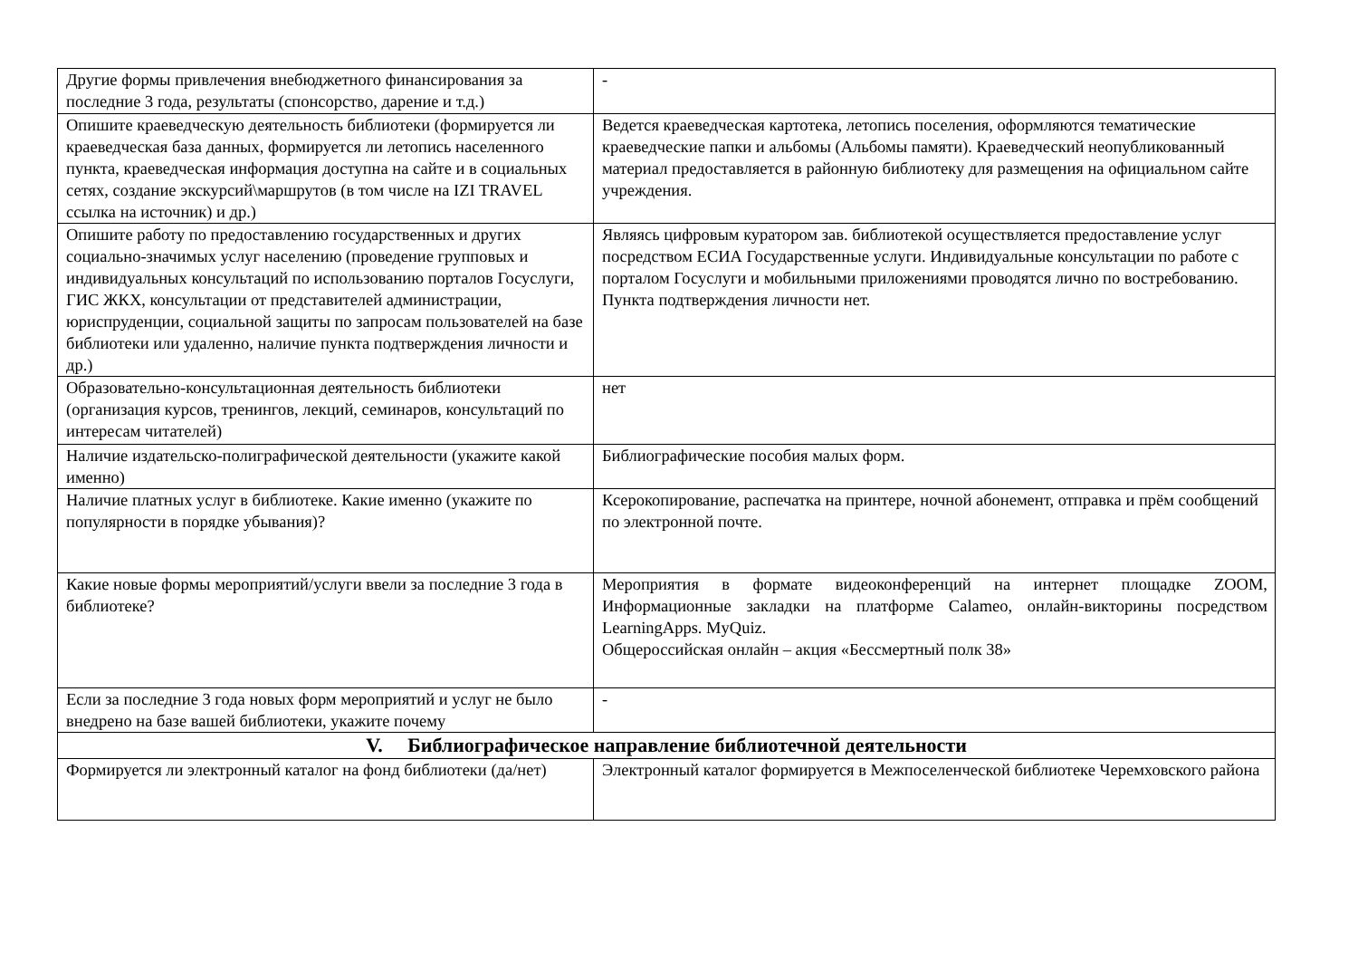| Другие формы привлечения внебюджетного финансирования за последние 3 года, результаты (спонсорство, дарение и т.д.) | - |
| Опишите краеведческую деятельность библиотеки (формируется ли краеведческая база данных, формируется ли летопись населенного пункта, краеведческая информация доступна на сайте и в социальных сетях, создание экскурсий\маршрутов (в том числе на IZI TRAVEL ссылка на источник) и др.) | Ведется краеведческая картотека, летопись поселения, оформляются тематические краеведческие папки и альбомы (Альбомы памяти). Краеведческий неопубликованный материал предоставляется в районную библиотеку для размещения на официальном сайте учреждения. |
| Опишите работу по предоставлению государственных и других социально-значимых услуг населению (проведение групповых и индивидуальных консультаций по использованию порталов Госуслуги, ГИС ЖКХ, консультации от представителей администрации, юриспруденции, социальной защиты по запросам пользователей на базе библиотеки или удаленно, наличие пункта подтверждения личности и др.) | Являясь цифровым куратором зав. библиотекой осуществляется предоставление услуг посредством ЕСИА Государственные услуги. Индивидуальные консультации по работе с порталом Госуслуги и мобильными приложениями проводятся лично по востребованию. Пункта подтверждения личности нет. |
| Образовательно-консультационная деятельность библиотеки (организация курсов, тренингов, лекций, семинаров, консультаций по интересам читателей) | нет |
| Наличие издательско-полиграфической деятельности (укажите какой именно) | Библиографические пособия малых форм. |
| Наличие платных услуг в библиотеке. Какие именно (укажите по популярности в порядке убывания)? | Ксерокопирование, распечатка на принтере, ночной абонемент, отправка и прём сообщений по электронной почте. |
| Какие новые формы мероприятий/услуги ввели за последние 3 года в библиотеке? | Мероприятия в формате видеоконференций на интернет площадке ZOOM, Информационные закладки на платформе Calameo, онлайн-викторины посредством LearningApps. MyQuiz. Общероссийская онлайн – акция «Бессмертный полк 38» |
| Если за последние 3 года новых форм мероприятий и услуг не было внедрено на базе вашей библиотеки, укажите почему | - |
| V. Библиографическое направление библиотечной деятельности | |
| Формируется ли электронный каталог на фонд библиотеки (да/нет) | Электронный каталог формируется в Межпоселенческой библиотеке Черемховского района |